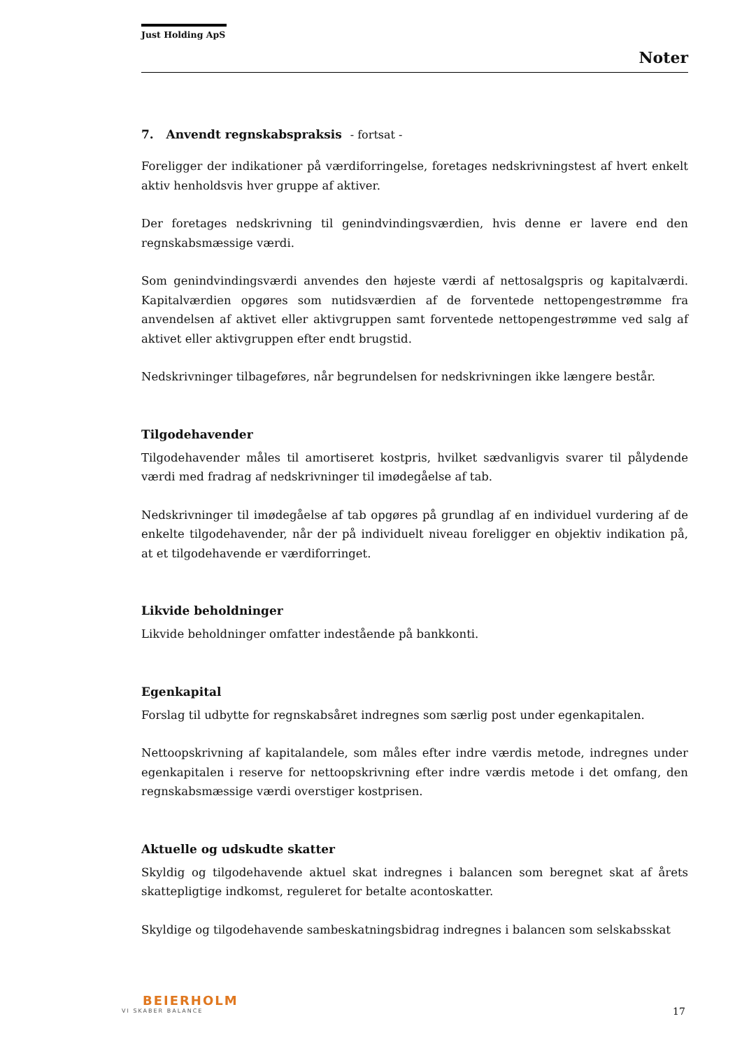Just Holding ApS
Noter
7. Anvendt regnskabspraksis - fortsat -
Foreligger der indikationer på værdiforringelse, foretages nedskrivningstest af hvert enkelt aktiv henholdsvis hver gruppe af aktiver.
Der foretages nedskrivning til genindvindingsværdien, hvis denne er lavere end den regnskabsmæssige værdi.
Som genindvindingsværdi anvendes den højeste værdi af nettosalgspris og kapitalværdi. Kapitalværdien opgøres som nutidsværdien af de forventede nettopengestrømme fra anvendelsen af aktivet eller aktivgruppen samt forventede nettopengestrømme ved salg af aktivet eller aktivgruppen efter endt brugstid.
Nedskrivninger tilbageføres, når begrundelsen for nedskrivningen ikke længere består.
Tilgodehavender
Tilgodehavender måles til amortiseret kostpris, hvilket sædvanligvis svarer til pålydende værdi med fradrag af nedskrivninger til imødegåelse af tab.
Nedskrivninger til imødegåelse af tab opgøres på grundlag af en individuel vurdering af de enkelte tilgodehavender, når der på individuelt niveau foreligger en objektiv indikation på, at et tilgodehavende er værdiforringet.
Likvide beholdninger
Likvide beholdninger omfatter indestående på bankkonti.
Egenkapital
Forslag til udbytte for regnskabsåret indregnes som særlig post under egenkapitalen.
Nettoopskrivning af kapitalandele, som måles efter indre værdis metode, indregnes under egenkapitalen i reserve for nettoopskrivning efter indre værdis metode i det omfang, den regnskabsmæssige værdi overstiger kostprisen.
Aktuelle og udskudte skatter
Skyldig og tilgodehavende aktuel skat indregnes i balancen som beregnet skat af årets skattepligtige indkomst, reguleret for betalte acontoskatter.
Skyldige og tilgodehavende sambeskatningsbidrag indregnes i balancen som selskabsskat
BEIERHOLM
VI SKABER BALANCE
17